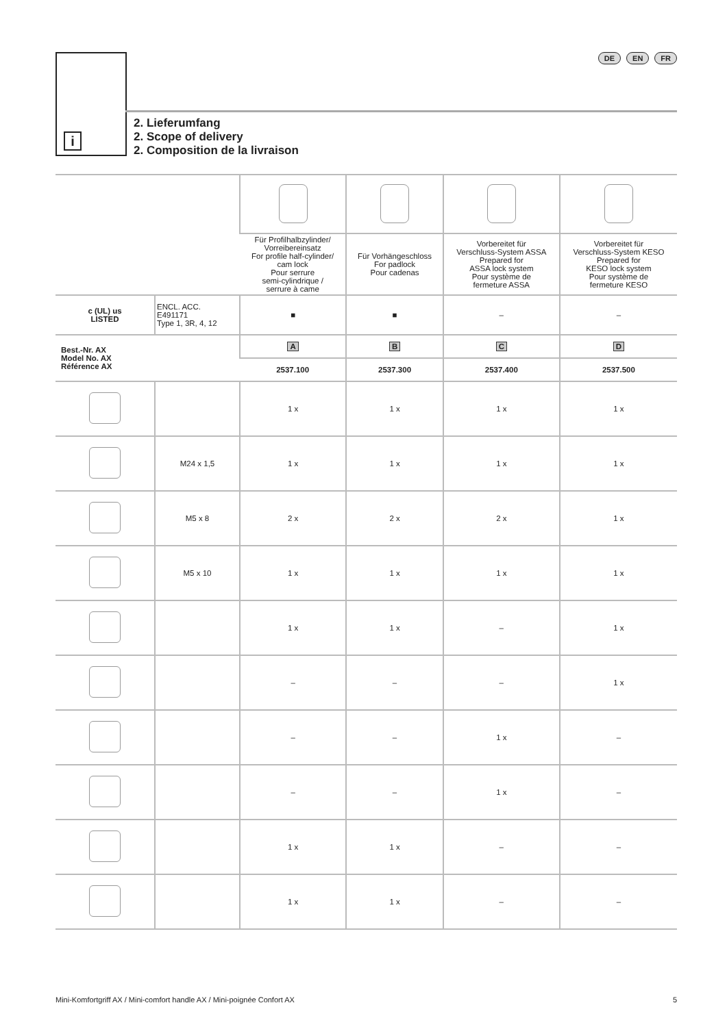i
DE EN FR
2. Lieferumfang
2. Scope of delivery
2. Composition de la livraison
| | | Für Profilhalbzylinder/ Vorreibereinsatz For profile half-cylinder/ cam lock Pour serrure semi-cylindrique / serrure à came | Für Vorhängeschloss For padlock Pour cadenas | Vorbereitet für Verschluss-System ASSA Prepared for ASSA lock system Pour système de fermeture ASSA | Vorbereitet für Verschluss-System KESO Prepared for KESO lock system Pour système de fermeture KESO |
| c (UL) us LISTED | ENCL. ACC. E491171 Type 1, 3R, 4, 12 | ■ | ■ | – | – |
| Best.-Nr. AX Model No. AX Référence AX | | A | B | C | D |
| | | 2537.100 | 2537.300 | 2537.400 | 2537.500 |
| | | 1 x | 1 x | 1 x | 1 x |
| | M24 x 1,5 | 1 x | 1 x | 1 x | 1 x |
| | M5 x 8 | 2 x | 2 x | 2 x | 1 x |
| | M5 x 10 | 1 x | 1 x | 1 x | 1 x |
| | | 1 x | 1 x | – | 1 x |
| | | – | – | – | 1 x |
| | | – | – | 1 x | – |
| | | – | – | 1 x | – |
| | | 1 x | 1 x | – | – |
| | | 1 x | 1 x | – | – |
Mini-Komfortgriff AX / Mini-comfort handle AX / Mini-poignée Confort AX 5